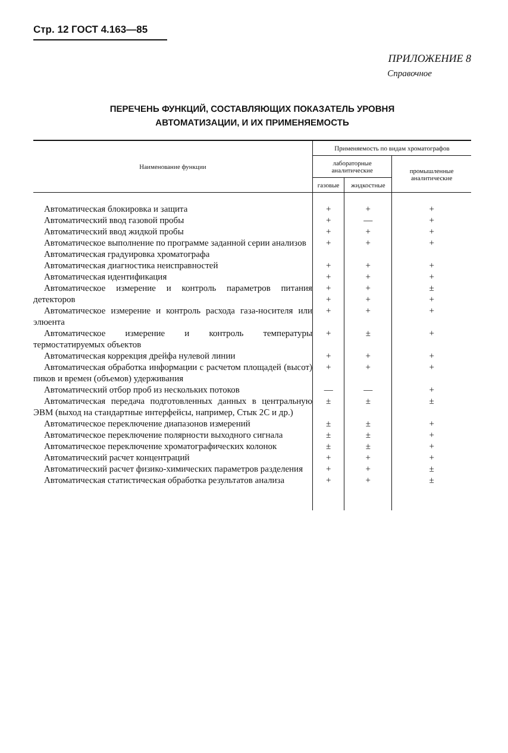Стр. 12 ГОСТ 4.163—85
ПРИЛОЖЕНИЕ 8
Справочное
ПЕРЕЧЕНЬ ФУНКЦИЙ, СОСТАВЛЯЮЩИХ ПОКАЗАТЕЛЬ УРОВНЯ
АВТОМАТИЗАЦИИ, И ИХ ПРИМЕНЯЕМОСТЬ
| Наименование функции | Применяемость по видам хроматографов | | |
| --- | --- | --- | --- |
| | лабораторные аналитические | | промышленные аналитические |
| | газовые | жидкостные | |
| Автоматическая блокировка и защита Автоматический ввод газовой пробы Автоматический ввод жидкой пробы Автоматическое выполнение по программе заданной серии анализов Автоматическая градуировка хроматографа Автоматическая диагностика неисправностей Автоматическая идентификация Автоматическое измерение и контроль параметров питания детекторов | + + + + + + + + | + — + + + + + + | + + + + + + ± + |
| Автоматическое измерение и контроль расхода газа-носителя или элюента | + | + | + |
| Автоматическое измерение и контроль температуры термостатируемых объектов | + | ± | + |
| Автоматическая коррекция дрейфа нулевой линии | + | + | + |
| Автоматическая обработка информации с расчетом площадей (высот) пиков и времен (объемов) удерживания | + | + | + |
| Автоматический отбор проб из нескольких потоков | — | — | + |
| Автоматическая передача подготовленных данных в центральную ЭВМ (выход на стандартные интерфейсы, например, Стык 2С и др.) | ± | ± | ± |
| Автоматическое переключение диапазонов измерений | ± | ± | + |
| Автоматическое переключение полярности выходного сигнала | ± | ± | + |
| Автоматическое переключение хроматографических колонок | ± | ± | + |
| Автоматический расчет концентраций Автоматический расчет физико-химических параметров разделения | + + | + + | + ± |
| Автоматическая статистическая обработка результатов анализа | + | + | ± |